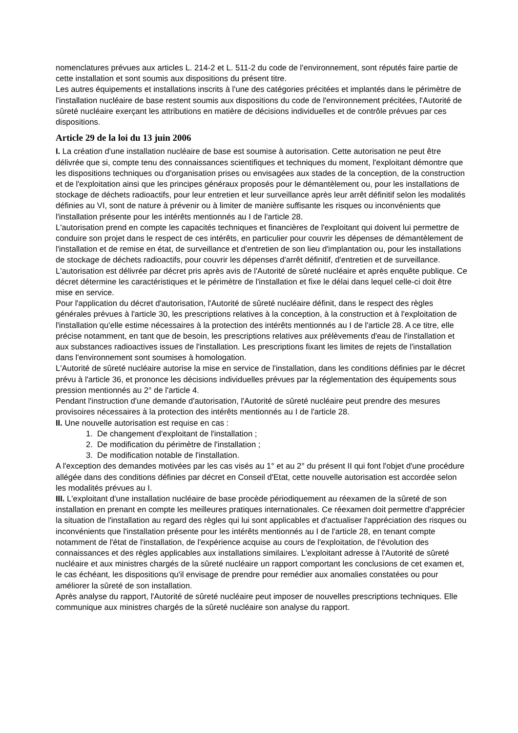nomenclatures prévues aux articles L. 214-2 et L. 511-2 du code de l'environnement, sont réputés faire partie de cette installation et sont soumis aux dispositions du présent titre.
Les autres équipements et installations inscrits à l'une des catégories précitées et implantés dans le périmètre de l'installation nucléaire de base restent soumis aux dispositions du code de l'environnement précitées, l'Autorité de sûreté nucléaire exerçant les attributions en matière de décisions individuelles et de contrôle prévues par ces dispositions.
Article 29 de la loi du 13 juin 2006
I. La création d'une installation nucléaire de base est soumise à autorisation. Cette autorisation ne peut être délivrée que si, compte tenu des connaissances scientifiques et techniques du moment, l'exploitant démontre que les dispositions techniques ou d'organisation prises ou envisagées aux stades de la conception, de la construction et de l'exploitation ainsi que les principes généraux proposés pour le démantèlement ou, pour les installations de stockage de déchets radioactifs, pour leur entretien et leur surveillance après leur arrêt définitif selon les modalités définies au VI, sont de nature à prévenir ou à limiter de manière suffisante les risques ou inconvénients que l'installation présente pour les intérêts mentionnés au I de l'article 28.
L'autorisation prend en compte les capacités techniques et financières de l'exploitant qui doivent lui permettre de conduire son projet dans le respect de ces intérêts, en particulier pour couvrir les dépenses de démantèlement de l'installation et de remise en état, de surveillance et d'entretien de son lieu d'implantation ou, pour les installations de stockage de déchets radioactifs, pour couvrir les dépenses d'arrêt définitif, d'entretien et de surveillance.
L'autorisation est délivrée par décret pris après avis de l'Autorité de sûreté nucléaire et après enquête publique. Ce décret détermine les caractéristiques et le périmètre de l'installation et fixe le délai dans lequel celle-ci doit être mise en service.
Pour l'application du décret d'autorisation, l'Autorité de sûreté nucléaire définit, dans le respect des règles générales prévues à l'article 30, les prescriptions relatives à la conception, à la construction et à l'exploitation de l'installation qu'elle estime nécessaires à la protection des intérêts mentionnés au I de l'article 28. A ce titre, elle précise notamment, en tant que de besoin, les prescriptions relatives aux prélèvements d'eau de l'installation et aux substances radioactives issues de l'installation. Les prescriptions fixant les limites de rejets de l'installation dans l'environnement sont soumises à homologation.
L'Autorité de sûreté nucléaire autorise la mise en service de l'installation, dans les conditions définies par le décret prévu à l'article 36, et prononce les décisions individuelles prévues par la réglementation des équipements sous pression mentionnés au 2° de l'article 4.
Pendant l'instruction d'une demande d'autorisation, l'Autorité de sûreté nucléaire peut prendre des mesures provisoires nécessaires à la protection des intérêts mentionnés au I de l'article 28.
II. Une nouvelle autorisation est requise en cas :
1. De changement d'exploitant de l'installation ;
2. De modification du périmètre de l'installation ;
3. De modification notable de l'installation.
A l'exception des demandes motivées par les cas visés au 1° et au 2° du présent II qui font l'objet d'une procédure allégée dans des conditions définies par décret en Conseil d'Etat, cette nouvelle autorisation est accordée selon les modalités prévues au I.
III. L'exploitant d'une installation nucléaire de base procède périodiquement au réexamen de la sûreté de son installation en prenant en compte les meilleures pratiques internationales. Ce réexamen doit permettre d'apprécier la situation de l'installation au regard des règles qui lui sont applicables et d'actualiser l'appréciation des risques ou inconvénients que l'installation présente pour les intérêts mentionnés au I de l'article 28, en tenant compte notamment de l'état de l'installation, de l'expérience acquise au cours de l'exploitation, de l'évolution des connaissances et des règles applicables aux installations similaires. L'exploitant adresse à l'Autorité de sûreté nucléaire et aux ministres chargés de la sûreté nucléaire un rapport comportant les conclusions de cet examen et, le cas échéant, les dispositions qu'il envisage de prendre pour remédier aux anomalies constatées ou pour améliorer la sûreté de son installation.
Après analyse du rapport, l'Autorité de sûreté nucléaire peut imposer de nouvelles prescriptions techniques. Elle communique aux ministres chargés de la sûreté nucléaire son analyse du rapport.